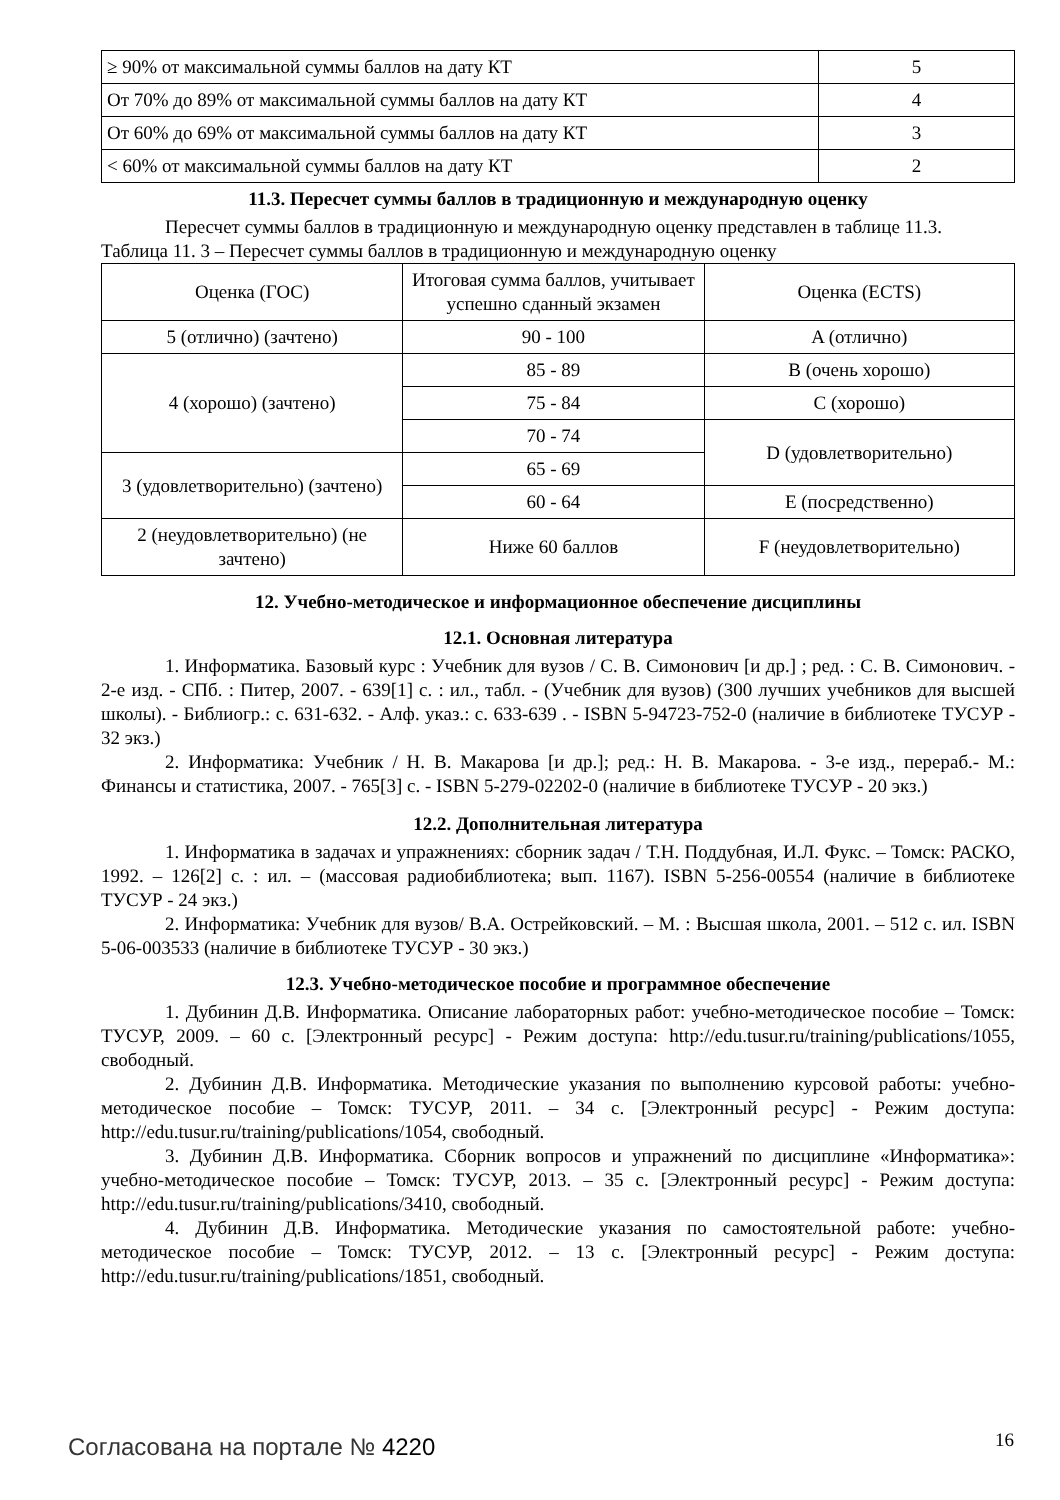| ≥ 90% от максимальной суммы баллов на дату КТ | 5 |
| От 70% до 89% от максимальной суммы баллов на дату КТ | 4 |
| От 60% до 69% от максимальной суммы баллов на дату КТ | 3 |
| < 60% от максимальной суммы баллов на дату КТ | 2 |
11.3. Пересчет суммы баллов в традиционную и международную оценку
Пересчет суммы баллов в традиционную и международную оценку представлен в таблице 11.3.
Таблица 11. 3 – Пересчет суммы баллов в традиционную и международную оценку
| Оценка (ГОС) | Итоговая сумма баллов, учитывает успешно сданный экзамен | Оценка (ECTS) |
| --- | --- | --- |
| 5 (отлично) (зачтено) | 90 - 100 | A (отлично) |
| 4 (хорошо) (зачтено) | 85 - 89 | B (очень хорошо) |
| | 75 - 84 | C (хорошо) |
| | 70 - 74 | D (удовлетворительно) |
| 3 (удовлетворительно) (зачтено) | 65 - 69 | |
| | 60 - 64 | E (посредственно) |
| 2 (неудовлетворительно) (не зачтено) | Ниже 60 баллов | F (неудовлетворительно) |
12. Учебно-методическое и информационное обеспечение дисциплины
12.1. Основная литература
1. Информатика. Базовый курс : Учебник для вузов / С. В. Симонович [и др.] ; ред. : С. В. Симонович. - 2-е изд. - СПб. : Питер, 2007. - 639[1] с. : ил., табл. - (Учебник для вузов) (300 лучших учебников для высшей школы). - Библиогр.: с. 631-632. - Алф. указ.: с. 633-639 . - ISBN 5-94723-752-0 (наличие в библиотеке ТУСУР - 32 экз.)
2. Информатика: Учебник / Н. В. Макарова [и др.]; ред.: Н. В. Макарова. - 3-е изд., перераб.- М.: Финансы и статистика, 2007. - 765[3] с. - ISBN 5-279-02202-0 (наличие в библиотеке ТУСУР - 20 экз.)
12.2. Дополнительная литература
1. Информатика в задачах и упражнениях: сборник задач / Т.Н. Поддубная, И.Л. Фукс. – Томск: РАСКО, 1992. – 126[2] с. : ил. – (массовая радиобиблиотека; вып. 1167). ISBN 5-256-00554 (наличие в библиотеке ТУСУР - 24 экз.)
2. Информатика: Учебник для вузов/ В.А. Острейковский. – М. : Высшая школа, 2001. – 512 с. ил. ISBN 5-06-003533 (наличие в библиотеке ТУСУР - 30 экз.)
12.3. Учебно-методическое пособие и программное обеспечение
1. Дубинин Д.В. Информатика. Описание лабораторных работ: учебно-методическое пособие – Томск: ТУСУР, 2009. – 60 с. [Электронный ресурс] - Режим доступа: http://edu.tusur.ru/training/publications/1055, свободный.
2. Дубинин Д.В. Информатика. Методические указания по выполнению курсовой работы: учебно-методическое пособие – Томск: ТУСУР, 2011. – 34 с. [Электронный ресурс] - Режим доступа: http://edu.tusur.ru/training/publications/1054, свободный.
3. Дубинин Д.В. Информатика. Сборник вопросов и упражнений по дисциплине «Информатика»: учебно-методическое пособие – Томск: ТУСУР, 2013. – 35 с. [Электронный ресурс] - Режим доступа: http://edu.tusur.ru/training/publications/3410, свободный.
4. Дубинин Д.В. Информатика. Методические указания по самостоятельной работе: учебно-методическое пособие – Томск: ТУСУР, 2012. – 13 с. [Электронный ресурс] - Режим доступа: http://edu.tusur.ru/training/publications/1851, свободный.
Согласована на портале № 4220 16